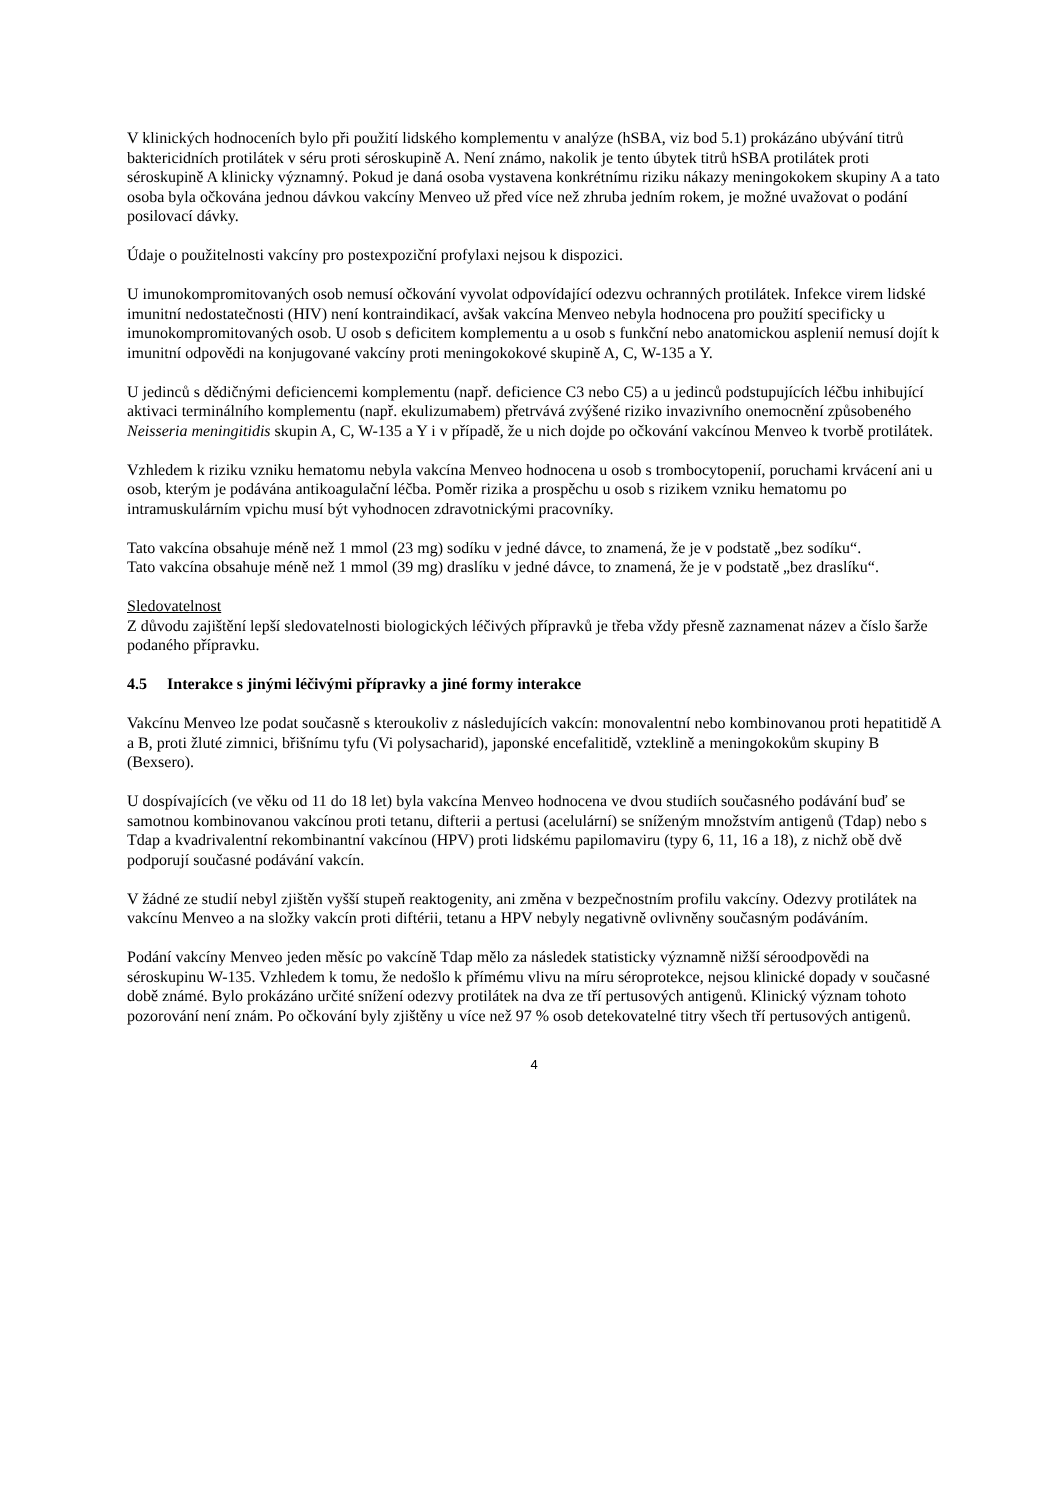V klinických hodnoceních bylo při použití lidského komplementu v analýze (hSBA, viz bod 5.1) prokázáno ubývání titrů baktericidních protilátek v séru proti séroskupině A. Není známo, nakolik je tento úbytek titrů hSBA protilátek proti séroskupině A klinicky významný. Pokud je daná osoba vystavena konkrétnímu riziku nákazy meningokokem skupiny A a tato osoba byla očkována jednou dávkou vakcíny Menveo už před více než zhruba jedním rokem, je možné uvažovat o podání posilovací dávky.
Údaje o použitelnosti vakcíny pro postexpoziční profylaxi nejsou k dispozici.
U imunokompromitovaných osob nemusí očkování vyvolat odpovídající odezvu ochranných protilátek. Infekce virem lidské imunitní nedostatečnosti (HIV) není kontraindikací, avšak vakcína Menveo nebyla hodnocena pro použití specificky u imunokompromitovaných osob. U osob s deficitem komplementu a u osob s funkční nebo anatomickou asplenií nemusí dojít k imunitní odpovědi na konjugované vakcíny proti meningokokové skupině A, C, W-135 a Y.
U jedinců s dědičnými deficiencemi komplementu (např. deficience C3 nebo C5) a u jedinců podstupujících léčbu inhibující aktivaci terminálního komplementu (např. ekulizumabem) přetrvává zvýšené riziko invazivního onemocnění způsobeného Neisseria meningitidis skupin A, C, W-135 a Y i v případě, že u nich dojde po očkování vakcínou Menveo k tvorbě protilátek.
Vzhledem k riziku vzniku hematomu nebyla vakcína Menveo hodnocena u osob s trombocytopenií, poruchami krvácení ani u osob, kterým je podávána antikoagulační léčba. Poměr rizika a prospěchu u osob s rizikem vzniku hematomu po intramuskulárním vpichu musí být vyhodnocen zdravotnickými pracovníky.
Tato vakcína obsahuje méně než 1 mmol (23 mg) sodíku v jedné dávce, to znamená, že je v podstatě „bez sodíku“.
Tato vakcína obsahuje méně než 1 mmol (39 mg) draslíku v jedné dávce, to znamená, že je v podstatě „bez draslíku“.
Sledovatelnost
Z důvodu zajištění lepší sledovatelnosti biologických léčivých přípravků je třeba vždy přesně zaznamenat název a číslo šarže podaného přípravku.
4.5 Interakce s jinými léčivými přípravky a jiné formy interakce
Vakcínu Menveo lze podat současně s kteroukoliv z následujících vakcín: monovalentní nebo kombinovanou proti hepatitidě A a B, proti žluté zimnici, břišnímu tyfu (Vi polysacharid), japonské encefalitidě, vzteklině a meningokokům skupiny B (Bexsero).
U dospívajících (ve věku od 11 do 18 let) byla vakcína Menveo hodnocena ve dvou studiích současného podávání buď se samotnou kombinovanou vakcínou proti tetanu, difterii a pertusi (acelulární) se sníženým množstvím antigenů (Tdap) nebo s Tdap a kvadrivalentní rekombinantní vakcínou (HPV) proti lidskému papilomaviru (typy 6, 11, 16 a 18), z nichž obě dvě podporují současné podávání vakcín.
V žádné ze studií nebyl zjištěn vyšší stupeň reaktogenity, ani změna v bezpečnostním profilu vakcíny. Odezvy protilátek na vakcínu Menveo a na složky vakcín proti diftérii, tetanu a HPV nebyly negativně ovlivněny současným podáváním.
Podání vakcíny Menveo jeden měsíc po vakcíně Tdap mělo za následek statisticky významně nižší séroodpovědi na séroskupinu W-135. Vzhledem k tomu, že nedošlo k přímému vlivu na míru séroprotekce, nejsou klinické dopady v současné době známé. Bylo prokázáno určité snížení odezvy protilátek na dva ze tří pertusových antigenů. Klinický význam tohoto pozorování není znám. Po očkování byly zjištěny u více než 97 % osob detekovatelné titry všech tří pertusových antigenů.
4